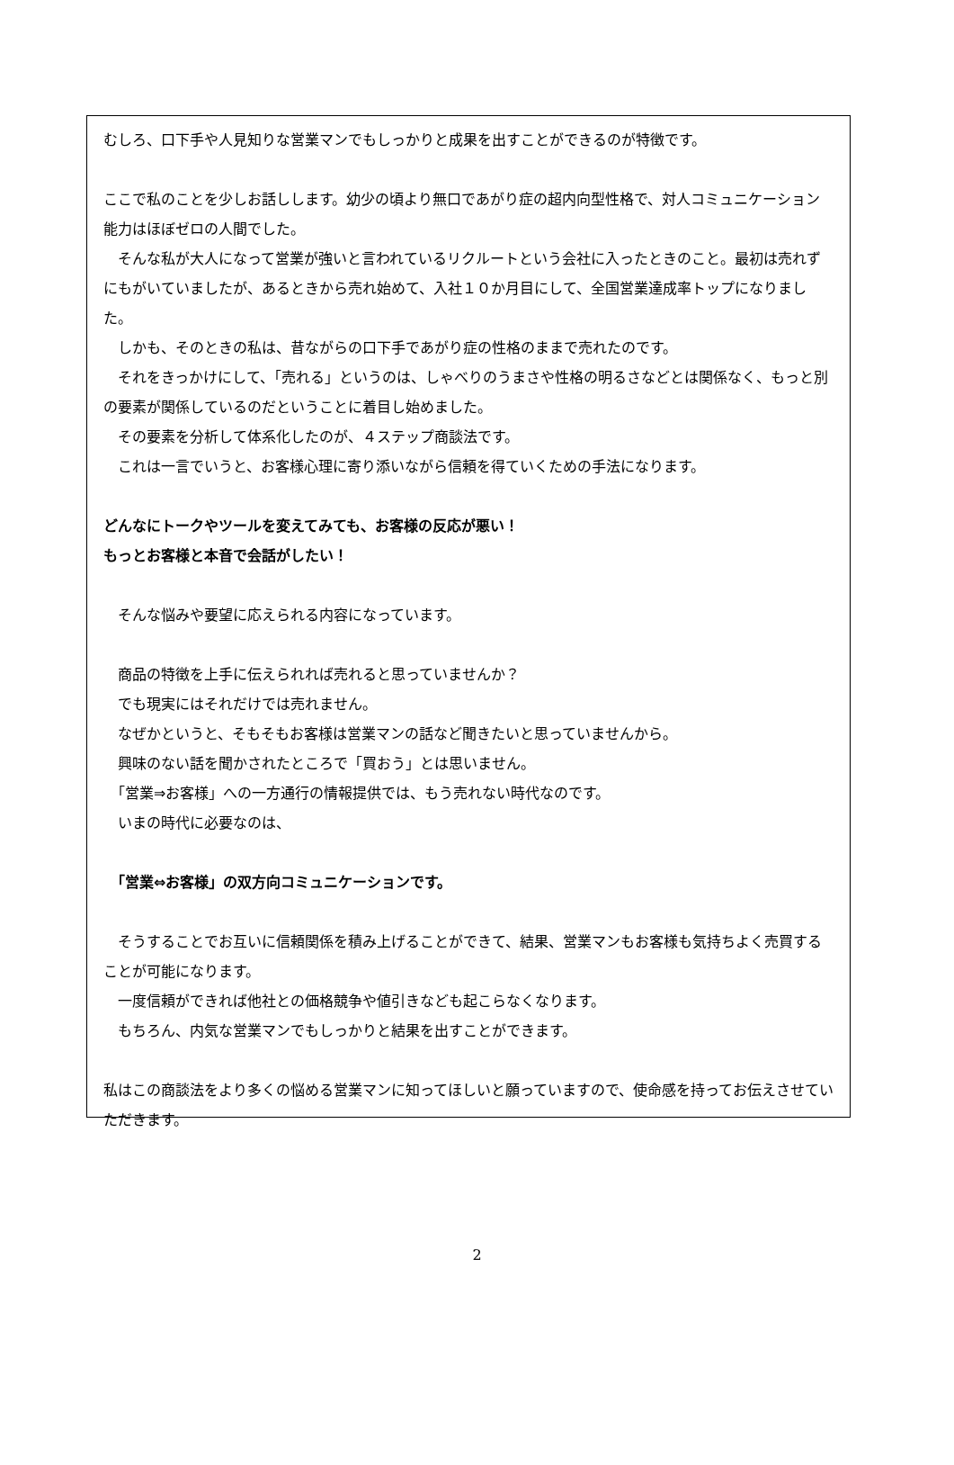むしろ、口下手や人見知りな営業マンでもしっかりと成果を出すことができるのが特徴です。
ここで私のことを少しお話しします。幼少の頃より無口であがり症の超内向型性格で、対人コミュニケーション能力はほぼゼロの人間でした。
　そんな私が大人になって営業が強いと言われているリクルートという会社に入ったときのこと。最初は売れずにもがいていましたが、あるときから売れ始めて、入社１０か月目にして、全国営業達成率トップになりました。
　しかも、そのときの私は、昔ながらの口下手であがり症の性格のままで売れたのです。
　それをきっかけにして、「売れる」というのは、しゃべりのうまさや性格の明るさなどとは関係なく、もっと別の要素が関係しているのだということに着目し始めました。
　その要素を分析して体系化したのが、４ステップ商談法です。
　これは一言でいうと、お客様心理に寄り添いながら信頼を得ていくための手法になります。
どんなにトークやツールを変えてみても、お客様の反応が悪い！
もっとお客様と本音で会話がしたい！
　そんな悩みや要望に応えられる内容になっています。
　商品の特徴を上手に伝えられれば売れると思っていませんか？
　でも現実にはそれだけでは売れません。
　なぜかというと、そもそもお客様は営業マンの話など聞きたいと思っていませんから。
　興味のない話を聞かされたところで「買おう」とは思いません。
　「営業⇒お客様」への一方通行の情報提供では、もう売れない時代なのです。
　いまの時代に必要なのは、
　「営業⇔お客様」の双方向コミュニケーションです。
　そうすることでお互いに信頼関係を積み上げることができて、結果、営業マンもお客様も気持ちよく売買することが可能になります。
　一度信頼ができれば他社との価格競争や値引きなども起こらなくなります。
　もちろん、内気な営業マンでもしっかりと結果を出すことができます。
私はこの商談法をより多くの悩める営業マンに知ってほしいと願っていますので、使命感を持ってお伝えさせていただきます。
2